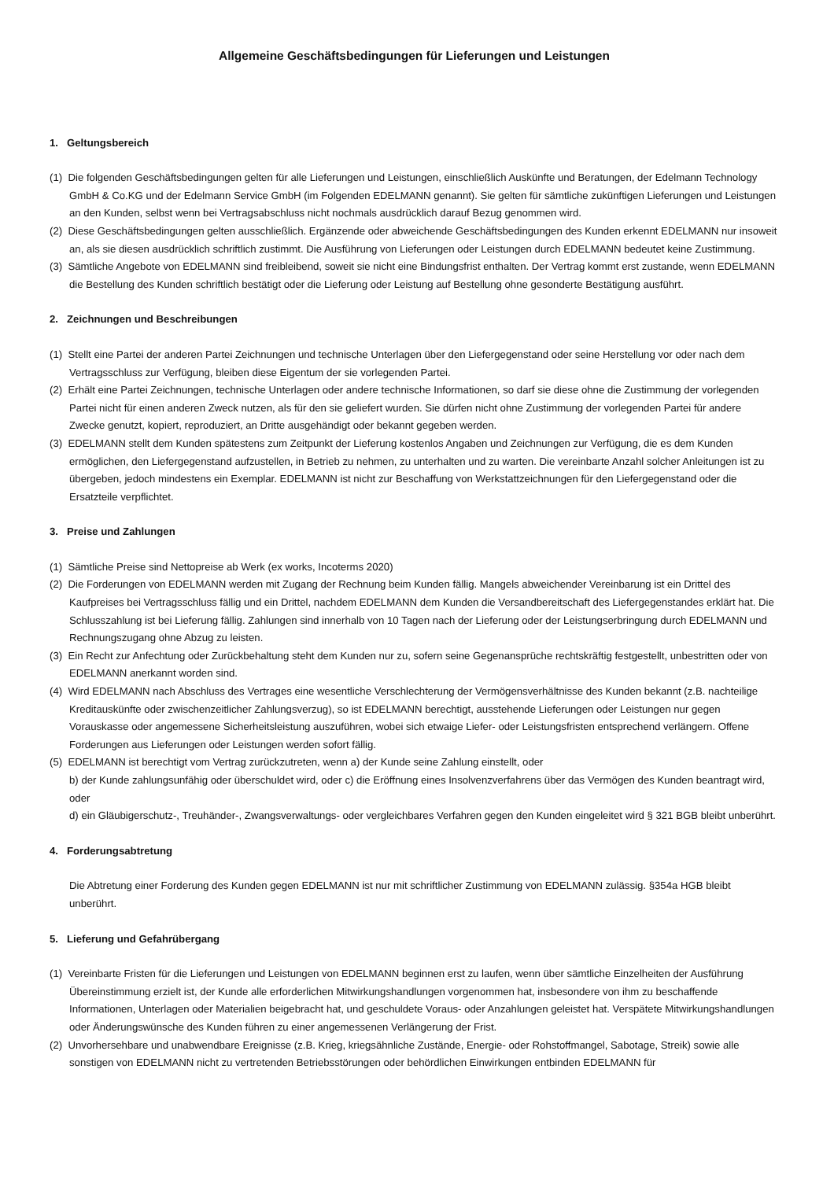Allgemeine Geschäftsbedingungen für Lieferungen und Leistungen
1. Geltungsbereich
(1) Die folgenden Geschäftsbedingungen gelten für alle Lieferungen und Leistungen, einschließlich Auskünfte und Beratungen, der Edelmann Technology GmbH & Co.KG und der Edelmann Service GmbH (im Folgenden EDELMANN genannt). Sie gelten für sämtliche zukünftigen Lieferungen und Leistungen an den Kunden, selbst wenn bei Vertragsabschluss nicht nochmals ausdrücklich darauf Bezug genommen wird.
(2) Diese Geschäftsbedingungen gelten ausschließlich. Ergänzende oder abweichende Geschäftsbedingungen des Kunden erkennt EDELMANN nur insoweit an, als sie diesen ausdrücklich schriftlich zustimmt. Die Ausführung von Lieferungen oder Leistungen durch EDELMANN bedeutet keine Zustimmung.
(3) Sämtliche Angebote von EDELMANN sind freibleibend, soweit sie nicht eine Bindungsfrist enthalten. Der Vertrag kommt erst zustande, wenn EDELMANN die Bestellung des Kunden schriftlich bestätigt oder die Lieferung oder Leistung auf Bestellung ohne gesonderte Bestätigung ausführt.
2. Zeichnungen und Beschreibungen
(1) Stellt eine Partei der anderen Partei Zeichnungen und technische Unterlagen über den Liefergegenstand oder seine Herstellung vor oder nach dem Vertragsschluss zur Verfügung, bleiben diese Eigentum der sie vorlegenden Partei.
(2) Erhält eine Partei Zeichnungen, technische Unterlagen oder andere technische Informationen, so darf sie diese ohne die Zustimmung der vorlegenden Partei nicht für einen anderen Zweck nutzen, als für den sie geliefert wurden. Sie dürfen nicht ohne Zustimmung der vorlegenden Partei für andere Zwecke genutzt, kopiert, reproduziert, an Dritte ausgehändigt oder bekannt gegeben werden.
(3) EDELMANN stellt dem Kunden spätestens zum Zeitpunkt der Lieferung kostenlos Angaben und Zeichnungen zur Verfügung, die es dem Kunden ermöglichen, den Liefergegenstand aufzustellen, in Betrieb zu nehmen, zu unterhalten und zu warten. Die vereinbarte Anzahl solcher Anleitungen ist zu übergeben, jedoch mindestens ein Exemplar. EDELMANN ist nicht zur Beschaffung von Werkstattzeichnungen für den Liefergegenstand oder die Ersatzteile verpflichtet.
3. Preise und Zahlungen
(1) Sämtliche Preise sind Nettopreise ab Werk (ex works, Incoterms 2020)
(2) Die Forderungen von EDELMANN werden mit Zugang der Rechnung beim Kunden fällig. Mangels abweichender Vereinbarung ist ein Drittel des Kaufpreises bei Vertragsschluss fällig und ein Drittel, nachdem EDELMANN dem Kunden die Versandbereitschaft des Liefergegenstandes erklärt hat. Die Schlusszahlung ist bei Lieferung fällig. Zahlungen sind innerhalb von 10 Tagen nach der Lieferung oder der Leistungserbringung durch EDELMANN und Rechnungszugang ohne Abzug zu leisten.
(3) Ein Recht zur Anfechtung oder Zurückbehaltung steht dem Kunden nur zu, sofern seine Gegenansprüche rechtskräftig festgestellt, unbestritten oder von EDELMANN anerkannt worden sind.
(4) Wird EDELMANN nach Abschluss des Vertrages eine wesentliche Verschlechterung der Vermögensverhältnisse des Kunden bekannt (z.B. nachteilige Kreditauskünfte oder zwischenzeitlicher Zahlungsverzug), so ist EDELMANN berechtigt, ausstehende Lieferungen oder Leistungen nur gegen Vorauskasse oder angemessene Sicherheitsleistung auszuführen, wobei sich etwaige Liefer- oder Leistungsfristen entsprechend verlängern. Offene Forderungen aus Lieferungen oder Leistungen werden sofort fällig.
(5) EDELMANN ist berechtigt vom Vertrag zurückzutreten, wenn a) der Kunde seine Zahlung einstellt, oder
b) der Kunde zahlungsunfähig oder überschuldet wird, oder c) die Eröffnung eines Insolvenzverfahrens über das Vermögen des Kunden beantragt wird, oder
d) ein Gläubigerschutz-, Treuhänder-, Zwangsverwaltungs- oder vergleichbares Verfahren gegen den Kunden eingeleitet wird § 321 BGB bleibt unberührt.
4. Forderungsabtretung
Die Abtretung einer Forderung des Kunden gegen EDELMANN ist nur mit schriftlicher Zustimmung von EDELMANN zulässig. §354a HGB bleibt unberührt.
5. Lieferung und Gefahrübergang
(1) Vereinbarte Fristen für die Lieferungen und Leistungen von EDELMANN beginnen erst zu laufen, wenn über sämtliche Einzelheiten der Ausführung Übereinstimmung erzielt ist, der Kunde alle erforderlichen Mitwirkungshandlungen vorgenommen hat, insbesondere von ihm zu beschaffende Informationen, Unterlagen oder Materialien beigebracht hat, und geschuldete Voraus- oder Anzahlungen geleistet hat. Verspätete Mitwirkungshandlungen oder Änderungswünsche des Kunden führen zu einer angemessenen Verlängerung der Frist.
(2) Unvorhersehbare und unabwendbare Ereignisse (z.B. Krieg, kriegsähnliche Zustände, Energie- oder Rohstoffmangel, Sabotage, Streik) sowie alle sonstigen von EDELMANN nicht zu vertretenden Betriebsstörungen oder behördlichen Einwirkungen entbinden EDELMANN für